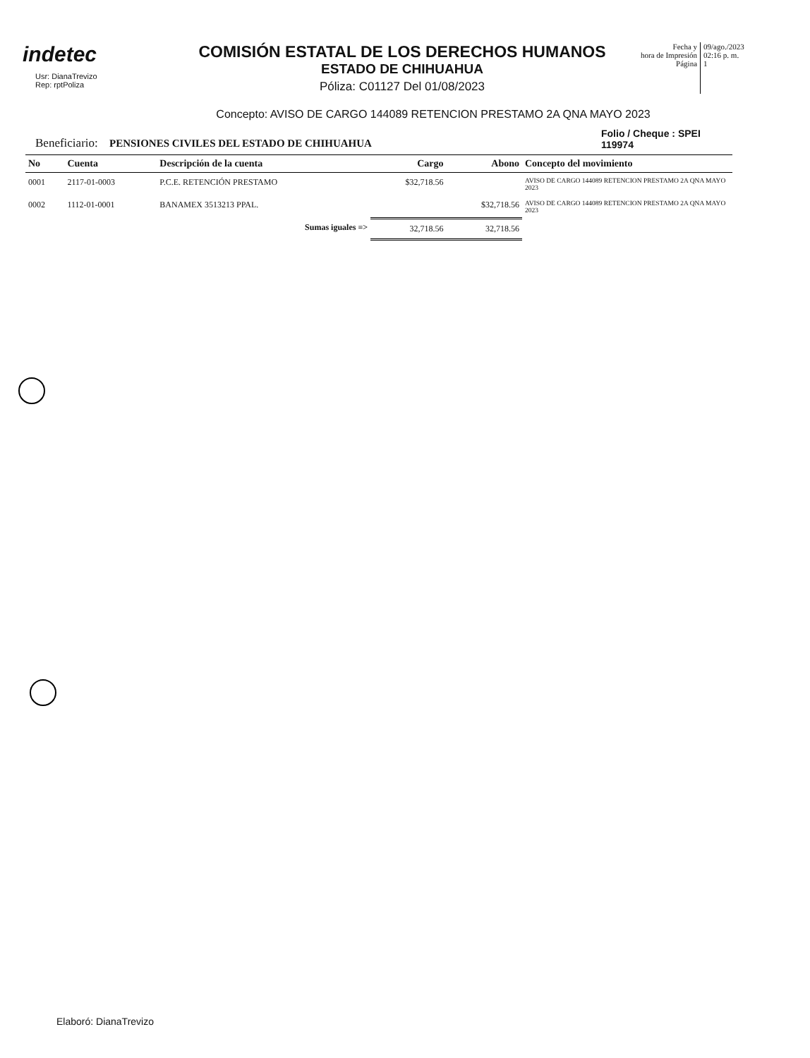indetec
Usr: DianaTrevizo
Rep: rptPoliza
COMISIÓN ESTATAL DE LOS DERECHOS HUMANOS
ESTADO DE CHIHUAHUA
Póliza: C01127 Del 01/08/2023
Fecha y
hora de Impresión
Página
09/ago./2023
02:16 p. m.
1
Concepto: AVISO DE CARGO 144089 RETENCION PRESTAMO 2A QNA MAYO 2023
Beneficiario: PENSIONES CIVILES DEL ESTADO DE CHIHUAHUA
Folio / Cheque : SPEI
119974
| No | Cuenta | Descripción de la cuenta | Cargo | Abono | Concepto del movimiento |
| --- | --- | --- | --- | --- | --- |
| 0001 | 2117-01-0003 | P.C.E. RETENCIÓN PRESTAMO | $32,718.56 | | AVISO DE CARGO 144089 RETENCION PRESTAMO 2A QNA MAYO 2023 |
| 0002 | 1112-01-0001 | BANAMEX 3513213 PPAL. | | $32,718.56 | AVISO DE CARGO 144089 RETENCION PRESTAMO 2A QNA MAYO 2023 |
| | | Sumas iguales => | 32,718.56 | 32,718.56 | |
Elaboró: DianaTrevizo